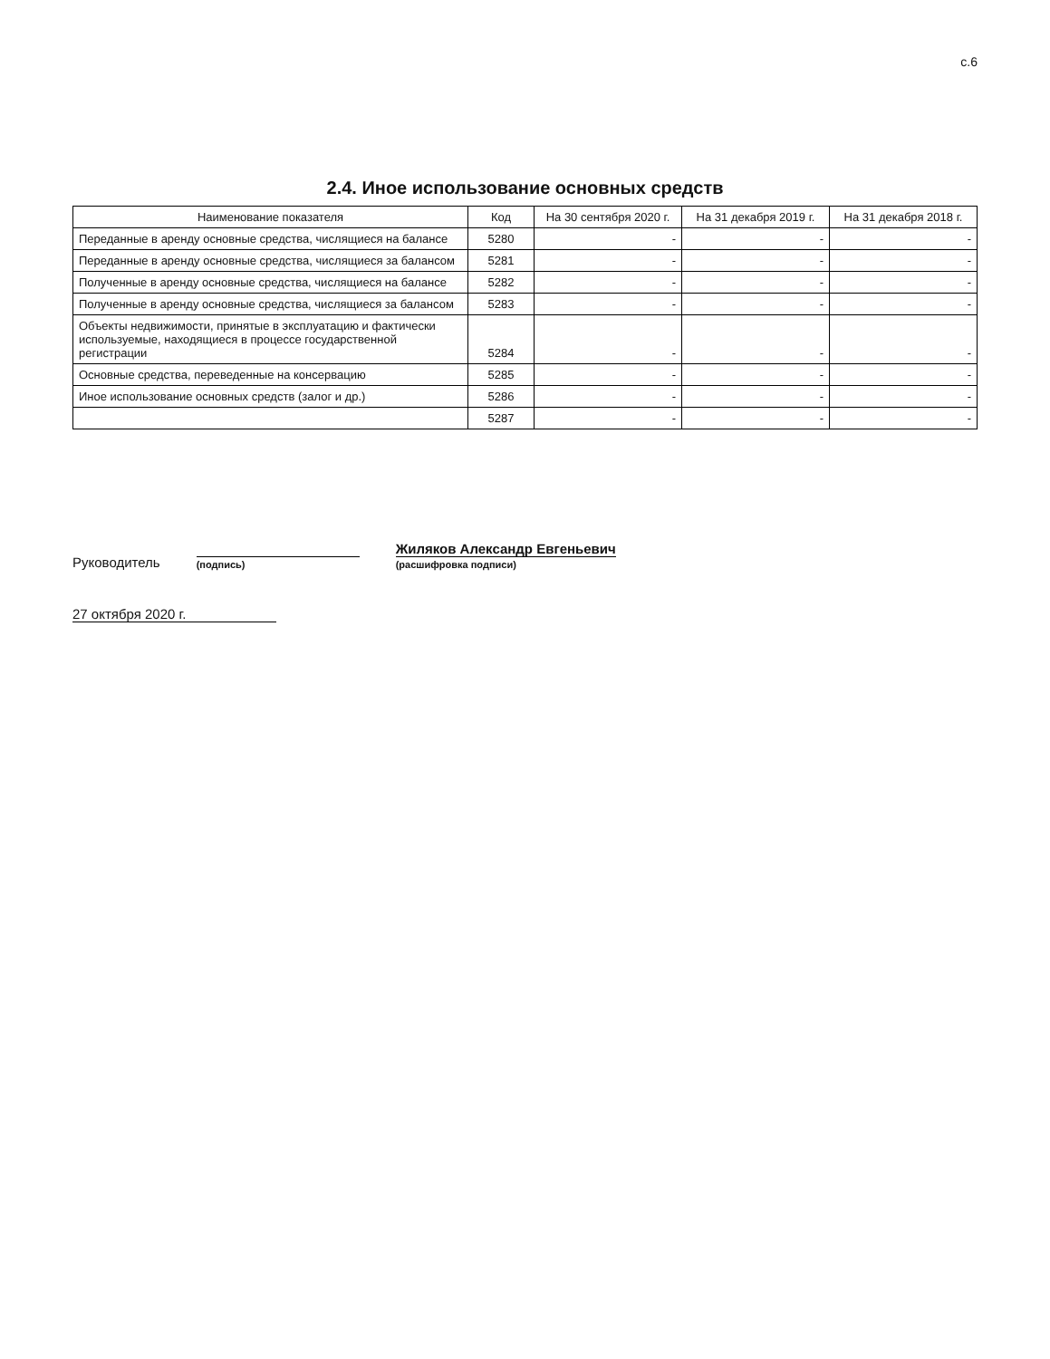с.6
2.4. Иное использование основных средств
| Наименование показателя | Код | На 30 сентября 2020 г. | На 31 декабря 2019 г. | На 31 декабря 2018 г. |
| --- | --- | --- | --- | --- |
| Переданные в аренду основные средства, числящиеся на балансе | 5280 | - | - | - |
| Переданные в аренду основные средства, числящиеся за балансом | 5281 | - | - | - |
| Полученные в аренду основные средства, числящиеся на балансе | 5282 | - | - | - |
| Полученные в аренду основные средства, числящиеся за балансом | 5283 | - | - | - |
| Объекты недвижимости, принятые в эксплуатацию и фактически используемые, находящиеся в процессе государственной регистрации | 5284 | - | - | - |
| Основные средства, переведенные на консервацию | 5285 | - | - | - |
| Иное использование основных средств (залог и др.) | 5286 | - | - | - |
| | 5287 | - | - | - |
Руководитель
(подпись)
Жиляков Александр Евгеньевич
(расшифровка подписи)
27 октября 2020 г.